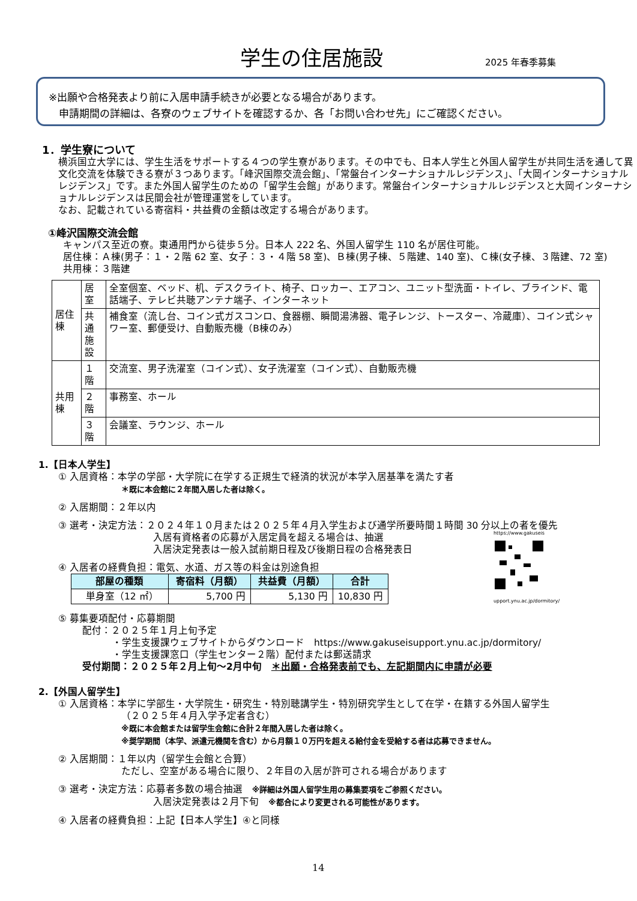学生の住居施設 2025 年春季募集
※出願や合格発表より前に入居申請手続きが必要となる場合があります。
　申請期間の詳細は、各寮のウェブサイトを確認するか、各「お問い合わせ先」にご確認ください。
1．学生寮について
横浜国立大学には、学生生活をサポートする４つの学生寮があります。その中でも、日本人学生と外国人留学生が共同生活を通して異文化交流を体験できる寮が３つあります。「峰沢国際交流会館」、「常盤台インターナショナルレジデンス」、「大岡インターナショナルレジデンス」です。また外国人留学生のための「留学生会館」があります。常盤台インターナショナルレジデンスと大岡インターナショナルレジデンスは民間会社が管理運営をしています。
なお、記載されている寄宿料・共益費の金額は改定する場合があります。
①峰沢国際交流会館
キャンパス至近の寮。東通用門から徒歩５分。日本人 222 名、外国人留学生 110 名が居住可能。
居住棟：Ａ棟(男子：１・２階 62 室、女子：３・４階 58 室)、Ｂ棟(男子棟、５階建、140 室)、Ｃ棟(女子棟、３階建、72 室)
共用棟：３階建
| 居住棟 | 居室 | 全室個室、ベッド、机、デスクライト、椅子、ロッカー、エアコン、ユニット型洗面・トイレ、ブラインド、電話端子、テレビ共聴アンテナ端子、インターネット |
| | 共通 施設 | 補食室（流し台、コイン式ガスコンロ、食器棚、瞬間湯沸器、電子レンジ、トースター、冷蔵庫）、コイン式シャワー室、郵便受け、自動販売機（B棟のみ） |
| 共用棟 | １ 階 | 交流室、男子洗濯室（コイン式）、女子洗濯室（コイン式）、自動販売機 |
| | ２ 階 | 事務室、ホール |
| | ３ 階 | 会議室、ラウンジ、ホール |
1.【日本人学生】
① 入居資格：本学の学部・大学院に在学する正規生で経済的状況が本学入居基準を満たす者
＊既に本会館に２年間入居した者は除く。
② 入居期間：２年以内
③ 選考・決定方法：２０２４年１０月または２０２５年４月入学生および通学所要時間１時間 30 分以上の者を優先
入居有資格者の応募が入居定員を超える場合は、抽選
入居決定発表は一般入試前期日程及び後期日程の合格発表日
④ 入居者の経費負担：電気、水道、ガス等の料金は別途負担
| 部屋の種類 | 寄宿料（月額） | 共益費（月額） | 合計 |
| --- | --- | --- | --- |
| 単身室（12 ㎡） | 5,700 円 | 5,130 円 | 10,830 円 |
⑤ 募集要項配付・応募期間
配付：２０２５年１月上旬予定
・学生支援課ウェブサイトからダウンロード　https://www.gakuseisupport.ynu.ac.jp/dormitory/
・学生支援課窓口（学生センター２階）配付または郵送請求
受付期間：２０２５年２月上旬～2月中旬　＊出願・合格発表前でも、左記期間内に申請が必要
2.【外国人留学生】
① 入居資格：本学に学部生・大学院生・研究生・特別聴講学生・特別研究学生として在学・在籍する外国人留学生
（２０２５年４月入学予定者含む）
※既に本会館または留学生会館に合計２年間入居した者は除く。
※奨学期間（本学、派遣元機関を含む）から月額１０万円を超える給付金を受給する者は応募できません。
② 入居期間：１年以内（留学生会館と合算）
ただし、空室がある場合に限り、２年目の入居が許可される場合があります
③ 選考・決定方法：応募者多数の場合抽選　※詳細は外国人留学生用の募集要項をご参照ください。
入居決定発表は２月下旬　※都合により変更される可能性があります。
④ 入居者の経費負担：上記【日本人学生】④と同様
https://www.gakuseis
upport.ynu.ac.jp/dormitory/
14